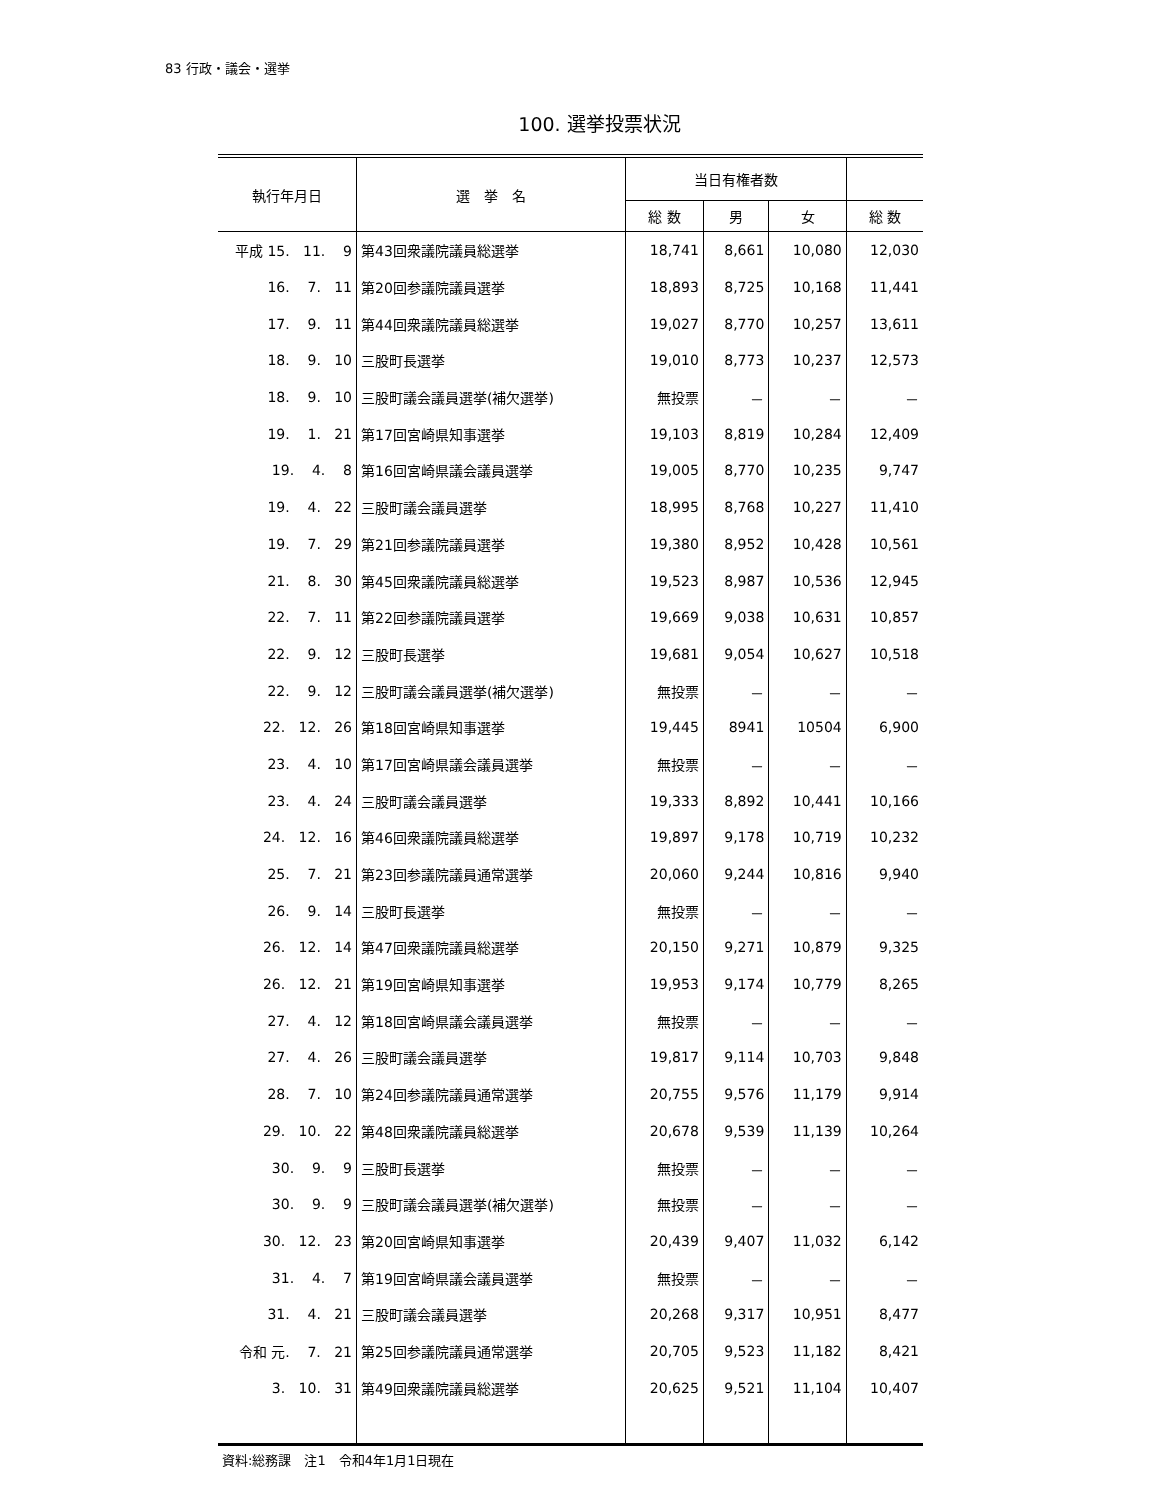83 行政・議会・選挙
100. 選挙投票状況
| 執行年月日 | 選 挙 名 | 当日有権者数 | | | |
| --- | --- | --- | --- | --- | --- |
| | | 総 数 | 男 | 女 | 総 数 |
| 平成 15. 11. 9 | 第43回衆議院議員総選挙 | 18,741 | 8,661 | 10,080 | 12,030 |
| 16. 7. 11 | 第20回参議院議員選挙 | 18,893 | 8,725 | 10,168 | 11,441 |
| 17. 9. 11 | 第44回衆議院議員総選挙 | 19,027 | 8,770 | 10,257 | 13,611 |
| 18. 9. 10 | 三股町長選挙 | 19,010 | 8,773 | 10,237 | 12,573 |
| 18. 9. 10 | 三股町議会議員選挙(補欠選挙) | 無投票 | － | － | － |
| 19. 1. 21 | 第17回宮崎県知事選挙 | 19,103 | 8,819 | 10,284 | 12,409 |
| 19. 4. 8 | 第16回宮崎県議会議員選挙 | 19,005 | 8,770 | 10,235 | 9,747 |
| 19. 4. 22 | 三股町議会議員選挙 | 18,995 | 8,768 | 10,227 | 11,410 |
| 19. 7. 29 | 第21回参議院議員選挙 | 19,380 | 8,952 | 10,428 | 10,561 |
| 21. 8. 30 | 第45回衆議院議員総選挙 | 19,523 | 8,987 | 10,536 | 12,945 |
| 22. 7. 11 | 第22回参議院議員選挙 | 19,669 | 9,038 | 10,631 | 10,857 |
| 22. 9. 12 | 三股町長選挙 | 19,681 | 9,054 | 10,627 | 10,518 |
| 22. 9. 12 | 三股町議会議員選挙(補欠選挙) | 無投票 | － | － | － |
| 22. 12. 26 | 第18回宮崎県知事選挙 | 19,445 | 8941 | 10504 | 6,900 |
| 23. 4. 10 | 第17回宮崎県議会議員選挙 | 無投票 | － | － | － |
| 23. 4. 24 | 三股町議会議員選挙 | 19,333 | 8,892 | 10,441 | 10,166 |
| 24. 12. 16 | 第46回衆議院議員総選挙 | 19,897 | 9,178 | 10,719 | 10,232 |
| 25. 7. 21 | 第23回参議院議員通常選挙 | 20,060 | 9,244 | 10,816 | 9,940 |
| 26. 9. 14 | 三股町長選挙 | 無投票 | － | － | － |
| 26. 12. 14 | 第47回衆議院議員総選挙 | 20,150 | 9,271 | 10,879 | 9,325 |
| 26. 12. 21 | 第19回宮崎県知事選挙 | 19,953 | 9,174 | 10,779 | 8,265 |
| 27. 4. 12 | 第18回宮崎県議会議員選挙 | 無投票 | － | － | － |
| 27. 4. 26 | 三股町議会議員選挙 | 19,817 | 9,114 | 10,703 | 9,848 |
| 28. 7. 10 | 第24回参議院議員通常選挙 | 20,755 | 9,576 | 11,179 | 9,914 |
| 29. 10. 22 | 第48回衆議院議員総選挙 | 20,678 | 9,539 | 11,139 | 10,264 |
| 30. 9. 9 | 三股町長選挙 | 無投票 | － | － | － |
| 30. 9. 9 | 三股町議会議員選挙(補欠選挙) | 無投票 | － | － | － |
| 30. 12. 23 | 第20回宮崎県知事選挙 | 20,439 | 9,407 | 11,032 | 6,142 |
| 31. 4. 7 | 第19回宮崎県議会議員選挙 | 無投票 | － | － | － |
| 31. 4. 21 | 三股町議会議員選挙 | 20,268 | 9,317 | 10,951 | 8,477 |
| 令和 元. 7. 21 | 第25回参議院議員通常選挙 | 20,705 | 9,523 | 11,182 | 8,421 |
| 3. 10. 31 | 第49回衆議院議員総選挙 | 20,625 | 9,521 | 11,104 | 10,407 |
資料:総務課　注1　令和4年1月1日現在